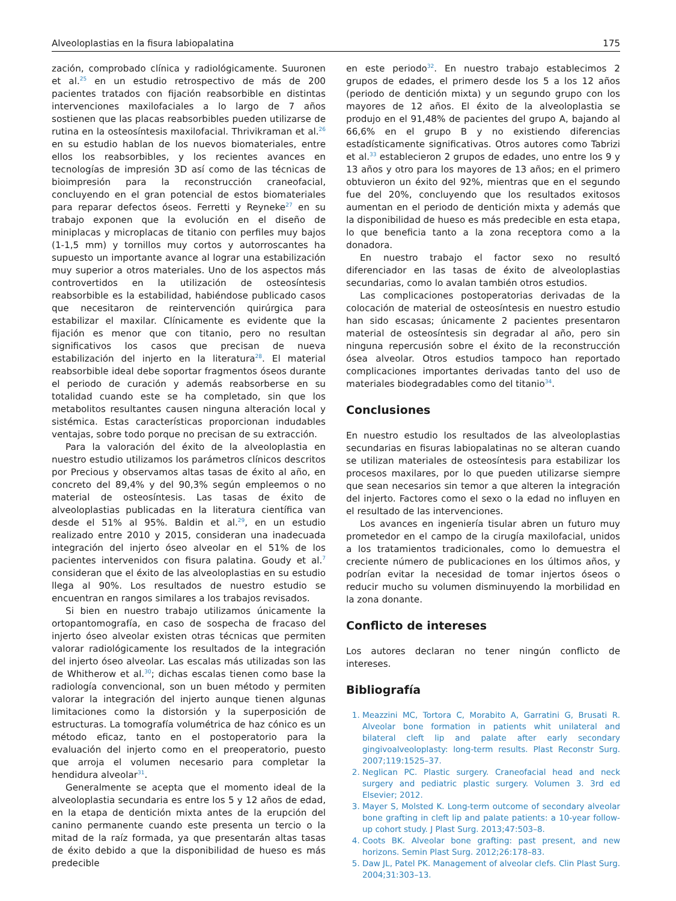Alveoloplastias en la fisura labiopalatina 175
zación, comprobado clínica y radiológicamente. Suuronen et al.<sup>25</sup> en un estudio retrospectivo de más de 200 pacientes tratados con fijación reabsorbible en distintas intervenciones maxilofaciales a lo largo de 7 años sostienen que las placas reabsorbibles pueden utilizarse de rutina en la osteosíntesis maxilofacial. Thrivikraman et al.<sup>26</sup> en su estudio hablan de los nuevos biomateriales, entre ellos los reabsorbibles, y los recientes avances en tecnologías de impresión 3D así como de las técnicas de bioimpresión para la reconstrucción craneofacial, concluyendo en el gran potencial de estos biomateriales para reparar defectos óseos. Ferretti y Reyneke<sup>27</sup> en su trabajo exponen que la evolución en el diseño de miniplacas y microplacas de titanio con perfiles muy bajos (1-1,5 mm) y tornillos muy cortos y autorroscantes ha supuesto un importante avance al lograr una estabilización muy superior a otros materiales. Uno de los aspectos más controvertidos en la utilización de osteosíntesis reabsorbible es la estabilidad, habiéndose publicado casos que necesitaron de reintervención quirúrgica para estabilizar el maxilar. Clínicamente es evidente que la fijación es menor que con titanio, pero no resultan significativos los casos que precisan de nueva estabilización del injerto en la literatura<sup>28</sup>. El material reabsorbible ideal debe soportar fragmentos óseos durante el periodo de curación y además reabsorberse en su totalidad cuando este se ha completado, sin que los metabolitos resultantes causen ninguna alteración local y sistémica. Estas características proporcionan indudables ventajas, sobre todo porque no precisan de su extracción.
Para la valoración del éxito de la alveoloplastia en nuestro estudio utilizamos los parámetros clínicos descritos por Precious y observamos altas tasas de éxito al año, en concreto del 89,4% y del 90,3% según empleemos o no material de osteosíntesis. Las tasas de éxito de alveoloplastias publicadas en la literatura científica van desde el 51% al 95%. Baldin et al.<sup>29</sup>, en un estudio realizado entre 2010 y 2015, consideran una inadecuada integración del injerto óseo alveolar en el 51% de los pacientes intervenidos con fisura palatina. Goudy et al.<sup>7</sup> consideran que el éxito de las alveoloplastias en su estudio llega al 90%. Los resultados de nuestro estudio se encuentran en rangos similares a los trabajos revisados.
Si bien en nuestro trabajo utilizamos únicamente la ortopantomografía, en caso de sospecha de fracaso del injerto óseo alveolar existen otras técnicas que permiten valorar radiológicamente los resultados de la integración del injerto óseo alveolar. Las escalas más utilizadas son las de Whitherow et al.<sup>30</sup>; dichas escalas tienen como base la radiología convencional, son un buen método y permiten valorar la integración del injerto aunque tienen algunas limitaciones como la distorsión y la superposición de estructuras. La tomografía volumétrica de haz cónico es un método eficaz, tanto en el postoperatorio para la evaluación del injerto como en el preoperatorio, puesto que arroja el volumen necesario para completar la hendidura alveolar<sup>31</sup>.
Generalmente se acepta que el momento ideal de la alveoloplastia secundaria es entre los 5 y 12 años de edad, en la etapa de dentición mixta antes de la erupción del canino permanente cuando este presenta un tercio o la mitad de la raíz formada, ya que presentarán altas tasas de éxito debido a que la disponibilidad de hueso es más predecible
en este periodo<sup>32</sup>. En nuestro trabajo establecimos 2 grupos de edades, el primero desde los 5 a los 12 años (periodo de dentición mixta) y un segundo grupo con los mayores de 12 años. El éxito de la alveoloplastia se produjo en el 91,48% de pacientes del grupo A, bajando al 66,6% en el grupo B y no existiendo diferencias estadísticamente significativas. Otros autores como Tabrizi et al.<sup>33</sup> establecieron 2 grupos de edades, uno entre los 9 y 13 años y otro para los mayores de 13 años; en el primero obtuvieron un éxito del 92%, mientras que en el segundo fue del 20%, concluyendo que los resultados exitosos aumentan en el periodo de dentición mixta y además que la disponibilidad de hueso es más predecible en esta etapa, lo que beneficia tanto a la zona receptora como a la donadora.
En nuestro trabajo el factor sexo no resultó diferenciador en las tasas de éxito de alveoloplastias secundarias, como lo avalan también otros estudios.
Las complicaciones postoperatorias derivadas de la colocación de material de osteosíntesis en nuestro estudio han sido escasas; únicamente 2 pacientes presentaron material de osteosíntesis sin degradar al año, pero sin ninguna repercusión sobre el éxito de la reconstrucción ósea alveolar. Otros estudios tampoco han reportado complicaciones importantes derivadas tanto del uso de materiales biodegradables como del titanio<sup>34</sup>.
Conclusiones
En nuestro estudio los resultados de las alveoloplastias secundarias en fisuras labiopalatinas no se alteran cuando se utilizan materiales de osteosíntesis para estabilizar los procesos maxilares, por lo que pueden utilizarse siempre que sean necesarios sin temor a que alteren la integración del injerto. Factores como el sexo o la edad no influyen en el resultado de las intervenciones.
Los avances en ingeniería tisular abren un futuro muy prometedor en el campo de la cirugía maxilofacial, unidos a los tratamientos tradicionales, como lo demuestra el creciente número de publicaciones en los últimos años, y podrían evitar la necesidad de tomar injertos óseos o reducir mucho su volumen disminuyendo la morbilidad en la zona donante.
Conflicto de intereses
Los autores declaran no tener ningún conflicto de intereses.
Bibliografía
1. Meazzini MC, Tortora C, Morabito A, Garratini G, Brusati R. Alveolar bone formation in patients whit unilateral and bilateral cleft lip and palate after early secondary gingivoalveoloplasty: long-term results. Plast Reconstr Surg. 2007;119:1525–37.
2. Neglican PC. Plastic surgery. Craneofacial head and neck surgery and pediatric plastic surgery. Volumen 3. 3rd ed Elsevier; 2012.
3. Mayer S, Molsted K. Long-term outcome of secondary alveolar bone grafting in cleft lip and palate patients: a 10-year follow-up cohort study. J Plast Surg. 2013;47:503–8.
4. Coots BK. Alveolar bone grafting: past present, and new horizons. Semin Plast Surg. 2012;26:178–83.
5. Daw JL, Patel PK. Management of alveolar clefs. Clin Plast Surg. 2004;31:303–13.